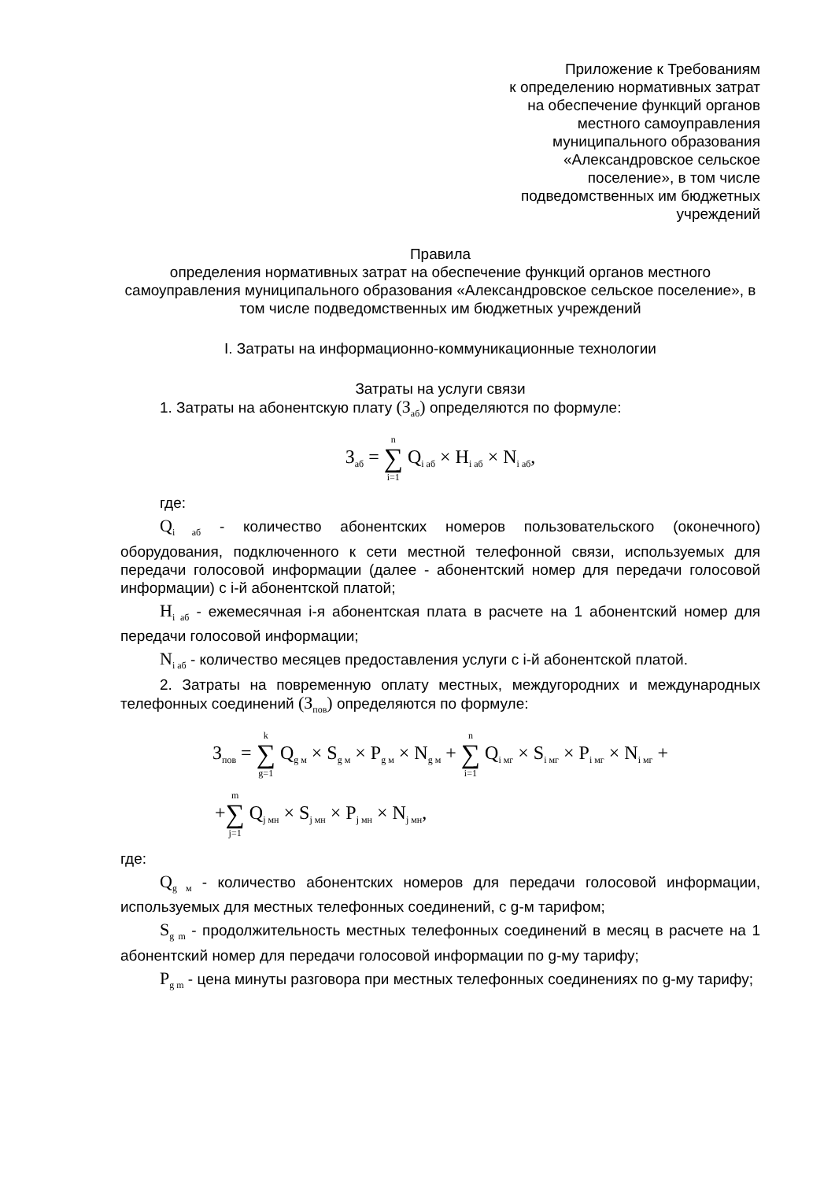Приложение к Требованиям
к определению нормативных затрат
на обеспечение функций органов
местного самоуправления
муниципального образования
«Александровское сельское
поселение», в том числе
подведомственных им бюджетных
учреждений
Правила
определения нормативных затрат на обеспечение функций органов местного самоуправления муниципального образования «Александровское сельское поселение», в том числе подведомственных им бюджетных учреждений
I. Затраты на информационно-коммуникационные технологии
Затраты на услуги связи
1. Затраты на абонентскую плату (З<sub>аб</sub>) определяются по формуле:
З<sub>аб</sub> = n ∑ i=1 Q<sub>i аб</sub> × Н<sub>i аб</sub> × N<sub>i аб</sub>,
где:
Q<sub>i аб</sub> - количество абонентских номеров пользовательского (оконечного) оборудования, подключенного к сети местной телефонной связи, используемых для передачи голосовой информации (далее - абонентский номер для передачи голосовой информации) с i-й абонентской платой;
Н<sub>i аб</sub> - ежемесячная i-я абонентская плата в расчете на 1 абонентский номер для передачи голосовой информации;
N<sub>i аб</sub> - количество месяцев предоставления услуги с i-й абонентской платой.
2. Затраты на повременную оплату местных, междугородних и международных телефонных соединений (З<sub>пов</sub>) определяются по формуле:
З<sub>пов</sub> = k ∑ g=1 Q<sub>g м</sub> × S<sub>g м</sub> × P<sub>g м</sub> × N<sub>g м</sub> + n ∑ i=1 Q<sub>i мг</sub> × S<sub>i мг</sub> × P<sub>i мг</sub> × N<sub>i мг</sub> +
+m ∑ j=1 Q<sub>j мн</sub> × S<sub>j мн</sub> × P<sub>j мн</sub> × N<sub>j мн</sub>,
где:
Q<sub>g м</sub> - количество абонентских номеров для передачи голосовой информации, используемых для местных телефонных соединений, с g-м тарифом;
S<sub>g m</sub> - продолжительность местных телефонных соединений в месяц в расчете на 1 абонентский номер для передачи голосовой информации по g-му тарифу;
P<sub>g m</sub> - цена минуты разговора при местных телефонных соединениях по g-му тарифу;